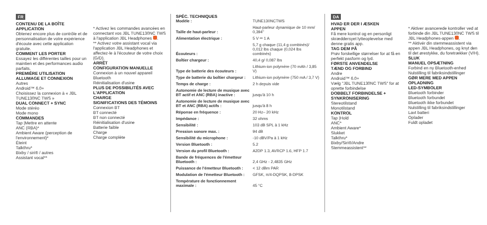FR
CONTENU DE LA BOÎTE
APPLICATION
Obtenez encore plus de contrôle et de personnalisation de votre expérience d'écoute avec cette application gratuite.
COMMENT LES PORTER
Essayez les différentes tailles pour un maintien et des performances audio parfaits.
PREMIÈRE UTILISATION
ALLUMAGE ET CONNEXION
Autres
Android™ 6.0+
Choisissez la connexion à « JBL TUNE130NC TWS »
DUAL CONNECT + SYNC
Mode stéréo
Mode mono
COMMANDES
Tap |Mettre en attente
ANC (RBA)*
Ambient Aware (perception de l'environnement)*
Éteint
Talkthru*
Bixby / siri® / autres
Assistant vocal**
* Activez les commandes avancées en connectant vos JBL TUNE130NC TWS à l'application JBL Headphones .
** Activez votre assistant vocal via l'application JBL Headphones et affectez-le à l'écouteur de votre choix (G/D).
ARRÊT
CONFIGURATION MANUELLE
Connexion à un nouvel appareil Bluetooth
Réinitialisation d'usine
PLUS DE POSSIBILITÉS AVEC L'APPLICATION
CHARGE
SIGNIFICATIONS DES TÉMOINS
Connexion BT
BT connecté
BT non connecté
Réinitialisation d'usine
Batterie faible
Charge
Charge complète
SPÉC. TECHNIQUES
| Modèle : | TUNE130NCTWS |
| Taille de haut-parleur : | Haut-parleur dynamique de 10 mm/ 0,394" |
| Alimentation électrique : | 5 V ⎓ 1 A |
| Écouteurs : | 5,7 g chaque (11,4 g combinés)/ 0,012 lbs chaque (0,024 lbs combinés) |
| Boîtier chargeur : | 40,4 g/ 0,087 lbs |
| Type de batterie des écouteurs : | Lithium-ion polymère (70 mAh / 3,85 V) |
| Type de batterie du boîtier chargeur : | Lithium-ion polymère (750 mA / 3,7 V) |
| Temps de charge : | 2 h depuis vide |
| Autonomie de lecture de musique avec BT actif et ANC (RBA) inactive : | jusqu'à 10 h |
| Autonomie de lecture de musique avec BT et ANC (RBA) actifs : | jusqu'à 8 h |
| Réponse en fréquence : | 20 Hz– 20 kHz |
| Impédance : | 32 ohms |
| Sensibilité : | 103 dB SPL à 1 kHz |
| Pression sonore max. : | 94 dB |
| Sensibilité du microphone : | -10 dBV/Pa à 1 kHz |
| Version Bluetooth : | 5.2 |
| Version du profil Bluetooth : | A2DP 1.3, AVRCP 1.6, HFP 1.7 |
| Bande de fréquences de l'émetteur Bluetooth : | 2,4 GHz - 2,4835 GHz |
| Puissance de l'émetteur Bluetooth : | < 12 dBm PAR |
| Modulation de l'émetteur Bluetooth : | GFSK, π/4-DQPSK, 8-DPSK |
| Température de fonctionnement maximale : | 45 °C |
DA
HVAD ER DER I ÆSKEN
APPEN
Få mere kontrol og en personligt skræddersyet lytteoplevelse med denne gratis app.
TAG DEM PÅ
Prøv forskellige størrelser for at få en perfekt pasform og lyd.
FØRSTE ANVENDELSE
TÆND OG FORBIND
Andre
Android™ 6.0+
Vælg "JBL TUNE130NC TWS" for at oprette forbindelse
DOBBELT FORBINDELSE + SYNKRONISERING
Stereotilstand
Monotilstand
KONTROL
Tap |Hold
ANC*
Ambient Aware*
Slukket
Talkthru*
Bixby/Siri®/Andre
Stemmeassistent**
* Aktiver avancerede kontroller ved at forbinde din JBL TUNE130NC TWS til JBL Headphones-appen .
** Aktivér din stemmeassistent via appen JBL Headphones, og knyt den til det ørestykke, du foretrækker (V/H).
SLUK
MANUEL OPSÆTNING
Forbind en ny Bluetooth-enhed
Nulstilling til fabriksindstillinger
GØR MERE MED APPEN
OPLADNING
LED-SYMBOLER
Bluetooth forbinder
Bluetooth forbundet
Bluetooth ikke forbundet
Nulstilling til fabriksindstillinger
Lavt batteri
Oplader
Fuldt opladet